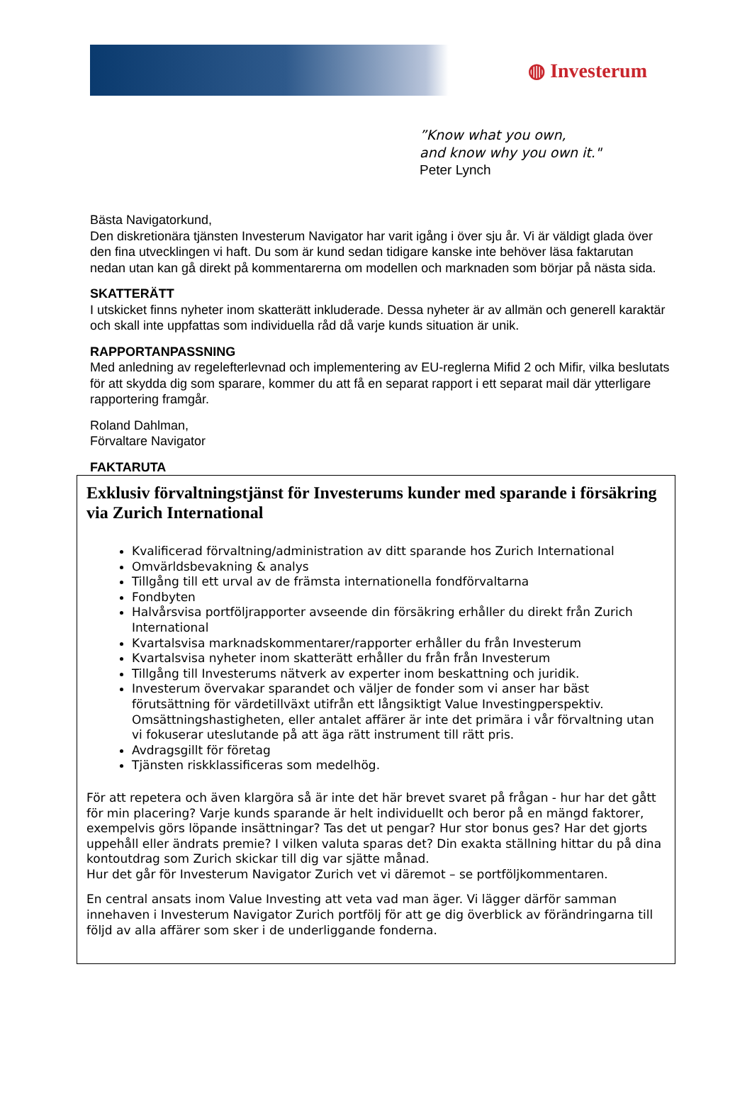◍ Investerum
”Know what you own,
and know why you own it."
Peter Lynch
Bästa Navigatorkund,
Den diskretionära tjänsten Investerum Navigator har varit igång i över sju år. Vi är väldigt glada över den fina utvecklingen vi haft. Du som är kund sedan tidigare kanske inte behöver läsa faktarutan nedan utan kan gå direkt på kommentarerna om modellen och marknaden som börjar på nästa sida.
SKATTERÄTT
I utskicket finns nyheter inom skatterätt inkluderade. Dessa nyheter är av allmän och generell karaktär och skall inte uppfattas som individuella råd då varje kunds situation är unik.
RAPPORTANPASSNING
Med anledning av regelefterlevnad och implementering av EU-reglerna Mifid 2 och Mifir, vilka beslutats för att skydda dig som sparare, kommer du att få en separat rapport i ett separat mail där ytterligare rapportering framgår.
Roland Dahlman,
Förvaltare Navigator
FAKTARUTA
Exklusiv förvaltningstjänst för Investerums kunder med sparande i försäkring via Zurich International
Kvalificerad förvaltning/administration av ditt sparande hos Zurich International
Omvärldsbevakning & analys
Tillgång till ett urval av de främsta internationella fondförvaltarna
Fondbyten
Halvårsvisa portföljrapporter avseende din försäkring erhåller du direkt från Zurich International
Kvartalsvisa marknadskommentarer/rapporter erhåller du från Investerum
Kvartalsvisa nyheter inom skatterätt erhåller du från från Investerum
Tillgång till Investerums nätverk av experter inom beskattning och juridik.
Investerum övervakar sparandet och väljer de fonder som vi anser har bäst förutsättning för värdetillväxt utifrån ett långsiktigt Value Investingperspektiv. Omsättningshastigheten, eller antalet affärer är inte det primära i vår förvaltning utan vi fokuserar uteslutande på att äga rätt instrument till rätt pris.
Avdragsgillt för företag
Tjänsten riskklassificeras som medelhög.
För att repetera och även klargöra så är inte det här brevet svaret på frågan - hur har det gått för min placering? Varje kunds sparande är helt individuellt och beror på en mängd faktorer, exempelvis görs löpande insättningar? Tas det ut pengar? Hur stor bonus ges? Har det gjorts uppehåll eller ändrats premie? I vilken valuta sparas det? Din exakta ställning hittar du på dina kontoutdrag som Zurich skickar till dig var sjätte månad.
Hur det går för Investerum Navigator Zurich vet vi däremot – se portföljkommentaren.
En central ansats inom Value Investing att veta vad man äger. Vi lägger därför samman innehaven i Investerum Navigator Zurich portfölj för att ge dig överblick av förändringarna till följd av alla affärer som sker i de underliggande fonderna.